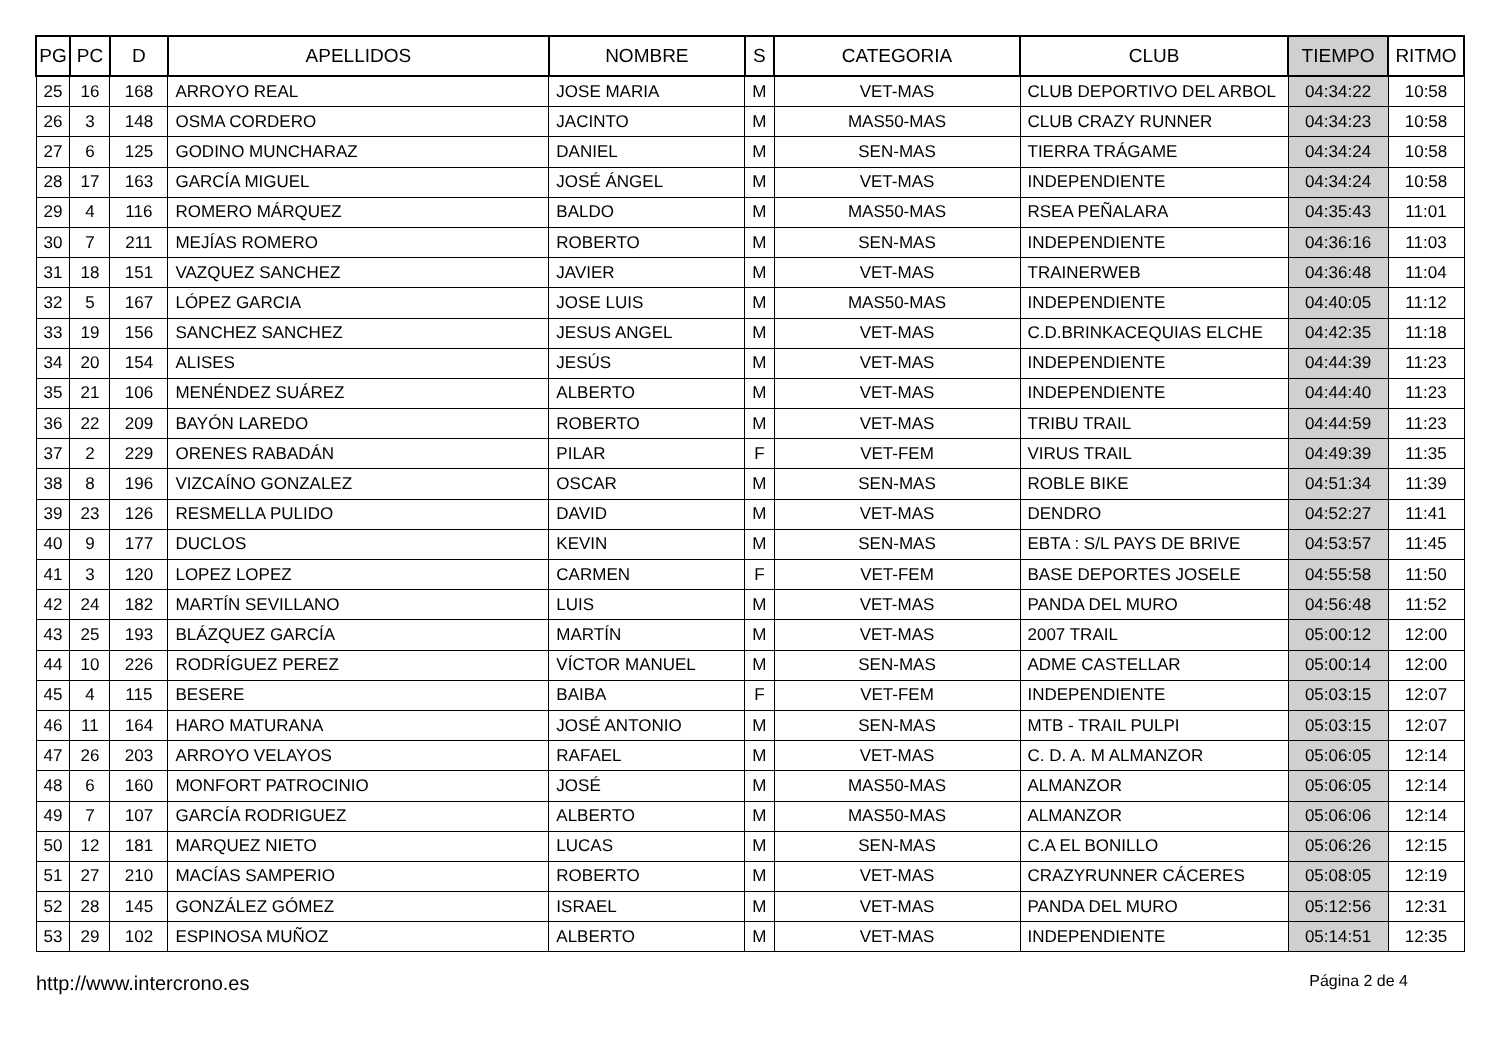| PG | PC | D | APELLIDOS | NOMBRE | S | CATEGORIA | CLUB | TIEMPO | RITMO |
| --- | --- | --- | --- | --- | --- | --- | --- | --- | --- |
| 25 | 16 | 168 | ARROYO REAL | JOSE MARIA | M | VET-MAS | CLUB DEPORTIVO DEL ARBOL | 04:34:22 | 10:58 |
| 26 | 3 | 148 | OSMA CORDERO | JACINTO | M | MAS50-MAS | CLUB CRAZY RUNNER | 04:34:23 | 10:58 |
| 27 | 6 | 125 | GODINO MUNCHARAZ | DANIEL | M | SEN-MAS | TIERRA TRÁGAME | 04:34:24 | 10:58 |
| 28 | 17 | 163 | GARCÍA MIGUEL | JOSÉ ÁNGEL | M | VET-MAS | INDEPENDIENTE | 04:34:24 | 10:58 |
| 29 | 4 | 116 | ROMERO MÁRQUEZ | BALDO | M | MAS50-MAS | RSEA PEÑALARA | 04:35:43 | 11:01 |
| 30 | 7 | 211 | MEJÍAS ROMERO | ROBERTO | M | SEN-MAS | INDEPENDIENTE | 04:36:16 | 11:03 |
| 31 | 18 | 151 | VAZQUEZ SANCHEZ | JAVIER | M | VET-MAS | TRAINERWEB | 04:36:48 | 11:04 |
| 32 | 5 | 167 | LÓPEZ GARCIA | JOSE LUIS | M | MAS50-MAS | INDEPENDIENTE | 04:40:05 | 11:12 |
| 33 | 19 | 156 | SANCHEZ SANCHEZ | JESUS ANGEL | M | VET-MAS | C.D.BRINKACEQUIAS ELCHE | 04:42:35 | 11:18 |
| 34 | 20 | 154 | ALISES | JESÚS | M | VET-MAS | INDEPENDIENTE | 04:44:39 | 11:23 |
| 35 | 21 | 106 | MENÉNDEZ SUÁREZ | ALBERTO | M | VET-MAS | INDEPENDIENTE | 04:44:40 | 11:23 |
| 36 | 22 | 209 | BAYÓN LAREDO | ROBERTO | M | VET-MAS | TRIBU TRAIL | 04:44:59 | 11:23 |
| 37 | 2 | 229 | ORENES RABADÁN | PILAR | F | VET-FEM | VIRUS TRAIL | 04:49:39 | 11:35 |
| 38 | 8 | 196 | VIZCAÍNO GONZALEZ | OSCAR | M | SEN-MAS | ROBLE BIKE | 04:51:34 | 11:39 |
| 39 | 23 | 126 | RESMELLA PULIDO | DAVID | M | VET-MAS | DENDRO | 04:52:27 | 11:41 |
| 40 | 9 | 177 | DUCLOS | KEVIN | M | SEN-MAS | EBTA : S/L PAYS DE BRIVE | 04:53:57 | 11:45 |
| 41 | 3 | 120 | LOPEZ LOPEZ | CARMEN | F | VET-FEM | BASE DEPORTES JOSELE | 04:55:58 | 11:50 |
| 42 | 24 | 182 | MARTÍN SEVILLANO | LUIS | M | VET-MAS | PANDA DEL MURO | 04:56:48 | 11:52 |
| 43 | 25 | 193 | BLÁZQUEZ GARCÍA | MARTÍN | M | VET-MAS | 2007 TRAIL | 05:00:12 | 12:00 |
| 44 | 10 | 226 | RODRÍGUEZ PEREZ | VÍCTOR MANUEL | M | SEN-MAS | ADME CASTELLAR | 05:00:14 | 12:00 |
| 45 | 4 | 115 | BESERE | BAIBA | F | VET-FEM | INDEPENDIENTE | 05:03:15 | 12:07 |
| 46 | 11 | 164 | HARO MATURANA | JOSÉ ANTONIO | M | SEN-MAS | MTB - TRAIL PULPI | 05:03:15 | 12:07 |
| 47 | 26 | 203 | ARROYO VELAYOS | RAFAEL | M | VET-MAS | C. D. A. M ALMANZOR | 05:06:05 | 12:14 |
| 48 | 6 | 160 | MONFORT PATROCINIO | JOSÉ | M | MAS50-MAS | ALMANZOR | 05:06:05 | 12:14 |
| 49 | 7 | 107 | GARCÍA RODRIGUEZ | ALBERTO | M | MAS50-MAS | ALMANZOR | 05:06:06 | 12:14 |
| 50 | 12 | 181 | MARQUEZ NIETO | LUCAS | M | SEN-MAS | C.A EL BONILLO | 05:06:26 | 12:15 |
| 51 | 27 | 210 | MACÍAS SAMPERIO | ROBERTO | M | VET-MAS | CRAZYRUNNER CÁCERES | 05:08:05 | 12:19 |
| 52 | 28 | 145 | GONZÁLEZ GÓMEZ | ISRAEL | M | VET-MAS | PANDA DEL MURO | 05:12:56 | 12:31 |
| 53 | 29 | 102 | ESPINOSA MUÑOZ | ALBERTO | M | VET-MAS | INDEPENDIENTE | 05:14:51 | 12:35 |
http://www.intercrono.es Página 2 de 4